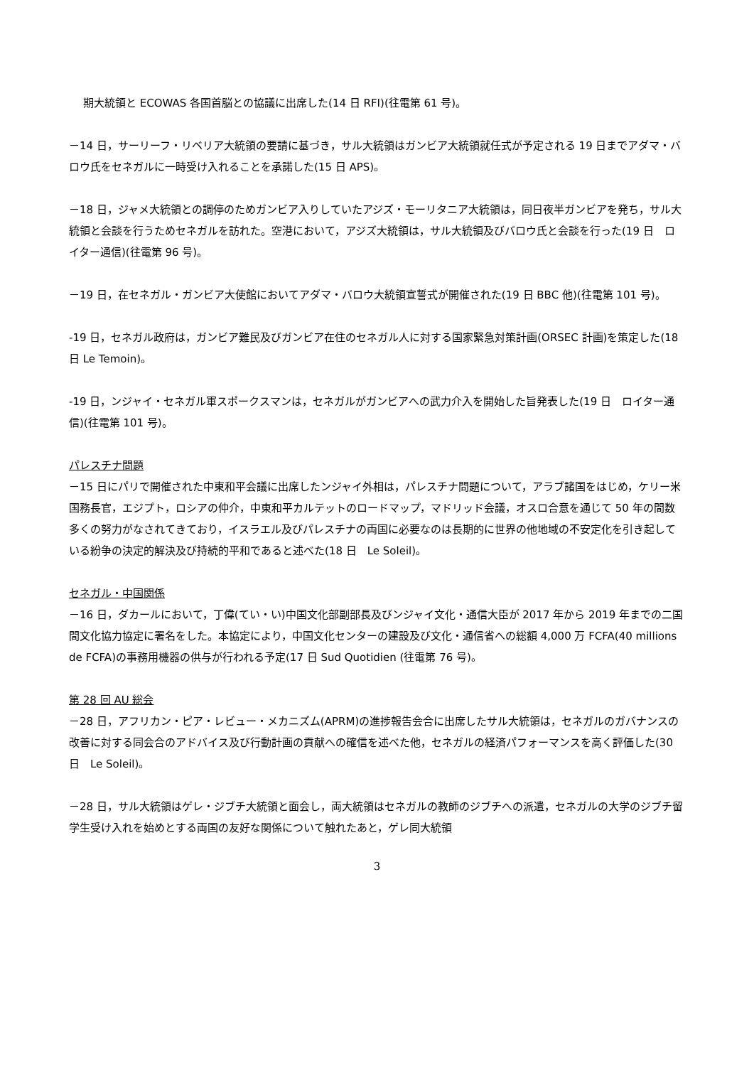期大統領と ECOWAS 各国首脳との協議に出席した(14 日 RFI)(往電第 61 号)。
－14 日，サーリーフ・リベリア大統領の要請に基づき，サル大統領はガンビア大統領就任式が予定される 19 日までアダマ・バロウ氏をセネガルに一時受け入れることを承諾した(15 日 APS)。
－18 日，ジャメ大統領との調停のためガンビア入りしていたアジズ・モーリタニア大統領は，同日夜半ガンビアを発ち，サル大統領と会談を行うためセネガルを訪れた。空港において，アジズ大統領は，サル大統領及びバロウ氏と会談を行った(19 日　ロイター通信)(往電第 96 号)。
－19 日，在セネガル・ガンビア大使館においてアダマ・バロウ大統領宣誓式が開催された(19 日 BBC 他)(往電第 101 号)。
-19 日，セネガル政府は，ガンビア難民及びガンビア在住のセネガル人に対する国家緊急対策計画(ORSEC 計画)を策定した(18 日 Le Temoin)。
-19 日，ンジャイ・セネガル軍スポークスマンは，セネガルがガンビアへの武力介入を開始した旨発表した(19 日　ロイター通信)(往電第 101 号)。
パレスチナ問題
－15 日にパリで開催された中東和平会議に出席したンジャイ外相は，パレスチナ問題について，アラブ諸国をはじめ，ケリー米国務長官，エジプト，ロシアの仲介，中東和平カルテットのロードマップ，マドリッド会議，オスロ合意を通じて 50 年の間数多くの努力がなされてきており，イスラエル及びパレスチナの両国に必要なのは長期的に世界の他地域の不安定化を引き起している紛争の決定的解決及び持続的平和であると述べた(18 日　Le Soleil)。
セネガル・中国関係
－16 日，ダカールにおいて，丁偉(てい・い)中国文化部副部長及びンジャイ文化・通信大臣が 2017 年から 2019 年までの二国間文化協力協定に署名をした。本協定により，中国文化センターの建設及び文化・通信省への総額 4,000 万 FCFA(40 millions de FCFA)の事務用機器の供与が行われる予定(17 日 Sud Quotidien (往電第 76 号)。
第 28 回 AU 総会
－28 日，アフリカン・ピア・レビュー・メカニズム(APRM)の進捗報告会合に出席したサル大統領は，セネガルのガバナンスの改善に対する同会合のアドバイス及び行動計画の貢献への確信を述べた他，セネガルの経済パフォーマンスを高く評価した(30 日　Le Soleil)。
－28 日，サル大統領はゲレ・ジブチ大統領と面会し，両大統領はセネガルの教師のジブチへの派遣，セネガルの大学のジブチ留学生受け入れを始めとする両国の友好な関係について触れたあと，ゲレ同大統領
3